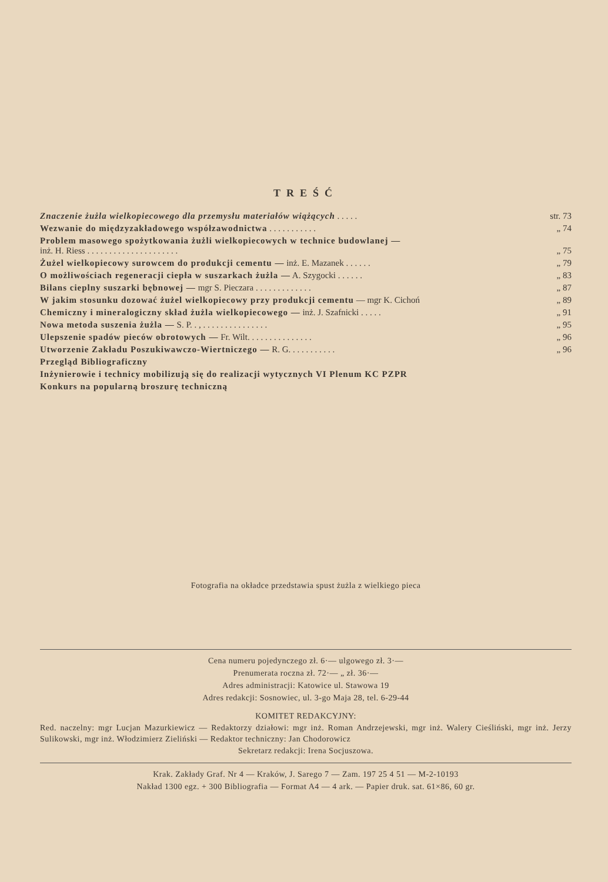TREŚĆ
| Znaczenie żużla wielkopiecowego dla przemysłu materiałów wiążących . . . . . | str. 73 |
| Wezwanie do międzyzakładowego współzawodnictwa . . . . . . . . . . . | „ 74 |
| Problem masowego spożytkowania żużli wielkopiecowych w technice budowlanej — inż. H. Riess . . . . . . . . . . . . . . . . . . . . . | „ 75 |
| Żużel wielkopiecowy surowcem do produkcji cementu — inż. E. Mazanek . . . . . . | „ 79 |
| O możliwościach regeneracji ciepła w suszarkach żużla — A. Szygocki . . . . . . | „ 83 |
| Bilans cieplny suszarki bębnowej — mgr S. Pieczara . . . . . . . . . . . . . | „ 87 |
| W jakim stosunku dozować żużel wielkopiecowy przy produkcji cementu — mgr K. Cichoń | „ 89 |
| Chemiczny i mineralogiczny skład żużla wielkopiecowego — inż. J. Szafnicki . . . . . | „ 91 |
| Nowa metoda suszenia żużla — S. P. . , . . . . . . . . . . . . . . . | „ 95 |
| Ulepszenie spadów pieców obrotowych — Fr. Wilt. . . . . . . . . . . . . . . | „ 96 |
| Utworzenie Zakładu Poszukiwawczo-Wiertniczego — R. G. . . . . . . . . . . | „ 96 |
| Przegląd Bibliograficzny | |
| Inżynierowie i technicy mobilizują się do realizacji wytycznych VI Plenum KC PZPR | |
| Konkurs na popularną broszurę techniczną | |
Fotografia na okładce przedstawia spust żużla z wielkiego pieca
Cena numeru pojedynczego zł. 6·— ulgowego zł. 3·—
Prenumerata roczna zł. 72·— „ zł. 36·—
Adres administracji: Katowice ul. Stawowa 19
Adres redakcji: Sosnowiec, ul. 3-go Maja 28, tel. 6-29-44
KOMITET REDAKCYJNY:
Red. naczelny: mgr Lucjan Mazurkiewicz — Redaktorzy działowi: mgr inż. Roman Andrzejewski, mgr inż. Walery Cieśliński, mgr inż. Jerzy Sulikowski, mgr inż. Włodzimierz Zieliński — Redaktor techniczny: Jan Chodorowicz
Sekretarz redakcji: Irena Socjuszowa.
Krak. Zakłady Graf. Nr 4 — Kraków, J. Sarego 7 — Zam. 197 25 4 51 — M-2-10193
Nakład 1300 egz. + 300 Bibliografia — Format A4 — 4 ark. — Papier druk. sat. 61×86, 60 gr.